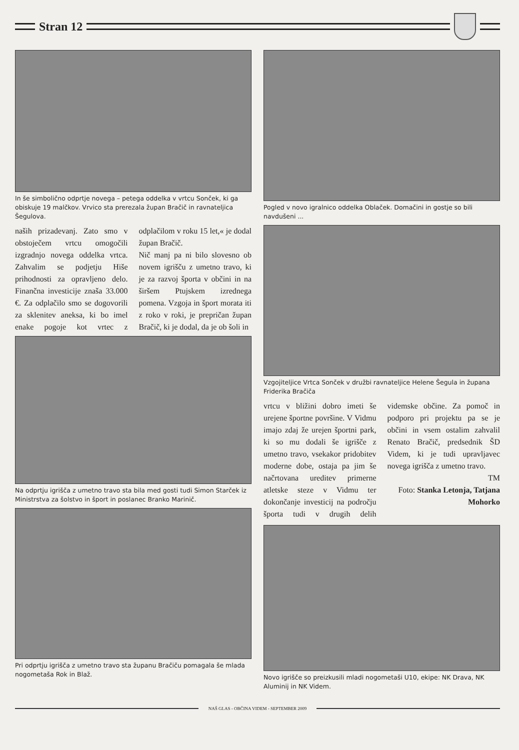Stran 12
In še simbolično odprtje novega – petega oddelka v vrtcu Sonček, ki ga obiskuje 19 malčkov. Vrvico sta prerezala župan Bračič in ravnateljica Šegulova.
naših prizadevanj. Zato smo v obstoječem vrtcu omogočili izgradnjo novega oddelka vrtca. Zahvalim se podjetju Hiše prihodnosti za opravljeno delo. Finančna investicije znaša 33.000 €. Za odplačilo smo se dogovorili za sklenitev aneksa, ki bo imel enake pogoje kot vrtec z odplačilom v roku 15 let,« je dodal župan Bračič.
Nič manj pa ni bilo slovesno ob novem igrišču z umetno travo, ki je za razvoj športa v občini in na širšem Ptujskem izrednega pomena. Vzgoja in šport morata iti z roko v roki, je prepričan župan Bračič, ki je dodal, da je ob šoli in
Na odprtju igrišča z umetno travo sta bila med gosti tudi Simon Starček iz Ministrstva za šolstvo in šport in poslanec Branko Marinič.
Pri odprtju igrišča z umetno travo sta županu Bračiču pomagala še mlada nogometaša Rok in Blaž.
Pogled v novo igralnico oddelka Oblaček. Domačini in gostje so bili navdušeni ...
Vzgojiteljice Vrtca Sonček v družbi ravnateljice Helene Šegula in župana Friderika Bračiča
vrtcu v bližini dobro imeti še urejene športne površine. V Vidmu imajo zdaj že urejen športni park, ki so mu dodali še igrišče z umetno travo, vsekakor pridobitev moderne dobe, ostaja pa jim še načrtovana ureditev primerne atletske steze v Vidmu ter dokončanje investicij na področju športa tudi v drugih delih videmske občine. Za pomoč in podporo pri projektu pa se je občini in vsem ostalim zahvalil Renato Bračič, predsednik ŠD Videm, ki je tudi upravljavec novega igrišča z umetno travo.
TM
Foto: Stanka Letonja, Tatjana Mohorko
Novo igrišče so preizkusili mladi nogometaši U10, ekipe: NK Drava, NK Aluminij in NK Videm.
NAŠ GLAS - OBČINA VIDEM - SEPTEMBER 2009